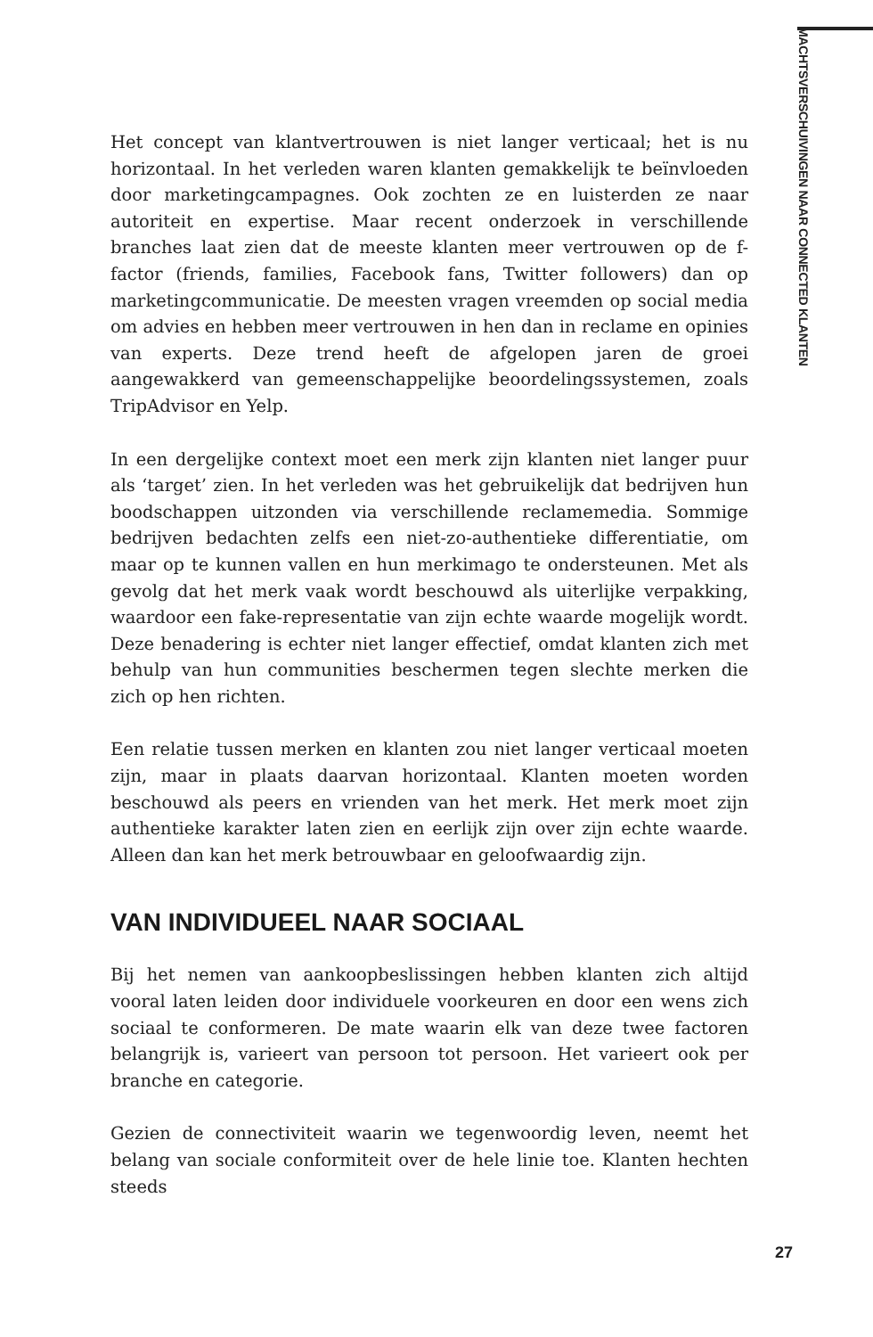MACHTSVERSCHUIVINGEN NAAR CONNECTED KLANTEN
Het concept van klantvertrouwen is niet langer verticaal; het is nu horizontaal. In het verleden waren klanten gemakkelijk te beïnvloeden door marketingcampagnes. Ook zochten ze en luisterden ze naar autoriteit en expertise. Maar recent onderzoek in verschillende branches laat zien dat de meeste klanten meer vertrouwen op de f-factor (friends, families, Facebook fans, Twitter followers) dan op marketingcommunicatie. De meesten vragen vreemden op social media om advies en hebben meer vertrouwen in hen dan in reclame en opinies van experts. Deze trend heeft de afgelopen jaren de groei aangewakkerd van gemeenschappelijke beoordelingssystemen, zoals TripAdvisor en Yelp.
In een dergelijke context moet een merk zijn klanten niet langer puur als ‘target’ zien. In het verleden was het gebruikelijk dat bedrijven hun boodschappen uitzonden via verschillende reclamemedia. Sommige bedrijven bedachten zelfs een niet-zo-authentieke differentiatie, om maar op te kunnen vallen en hun merkimago te ondersteunen. Met als gevolg dat het merk vaak wordt beschouwd als uiterlijke verpakking, waardoor een fake-representatie van zijn echte waarde mogelijk wordt. Deze benadering is echter niet langer effectief, omdat klanten zich met behulp van hun communities beschermen tegen slechte merken die zich op hen richten.
Een relatie tussen merken en klanten zou niet langer verticaal moeten zijn, maar in plaats daarvan horizontaal. Klanten moeten worden beschouwd als peers en vrienden van het merk. Het merk moet zijn authentieke karakter laten zien en eerlijk zijn over zijn echte waarde. Alleen dan kan het merk betrouwbaar en geloofwaardig zijn.
VAN INDIVIDUEEL NAAR SOCIAAL
Bij het nemen van aankoopbeslissingen hebben klanten zich altijd vooral laten leiden door individuele voorkeuren en door een wens zich sociaal te conformeren. De mate waarin elk van deze twee factoren belangrijk is, varieert van persoon tot persoon. Het varieert ook per branche en categorie.
Gezien de connectiviteit waarin we tegenwoordig leven, neemt het belang van sociale conformiteit over de hele linie toe. Klanten hechten steeds
27